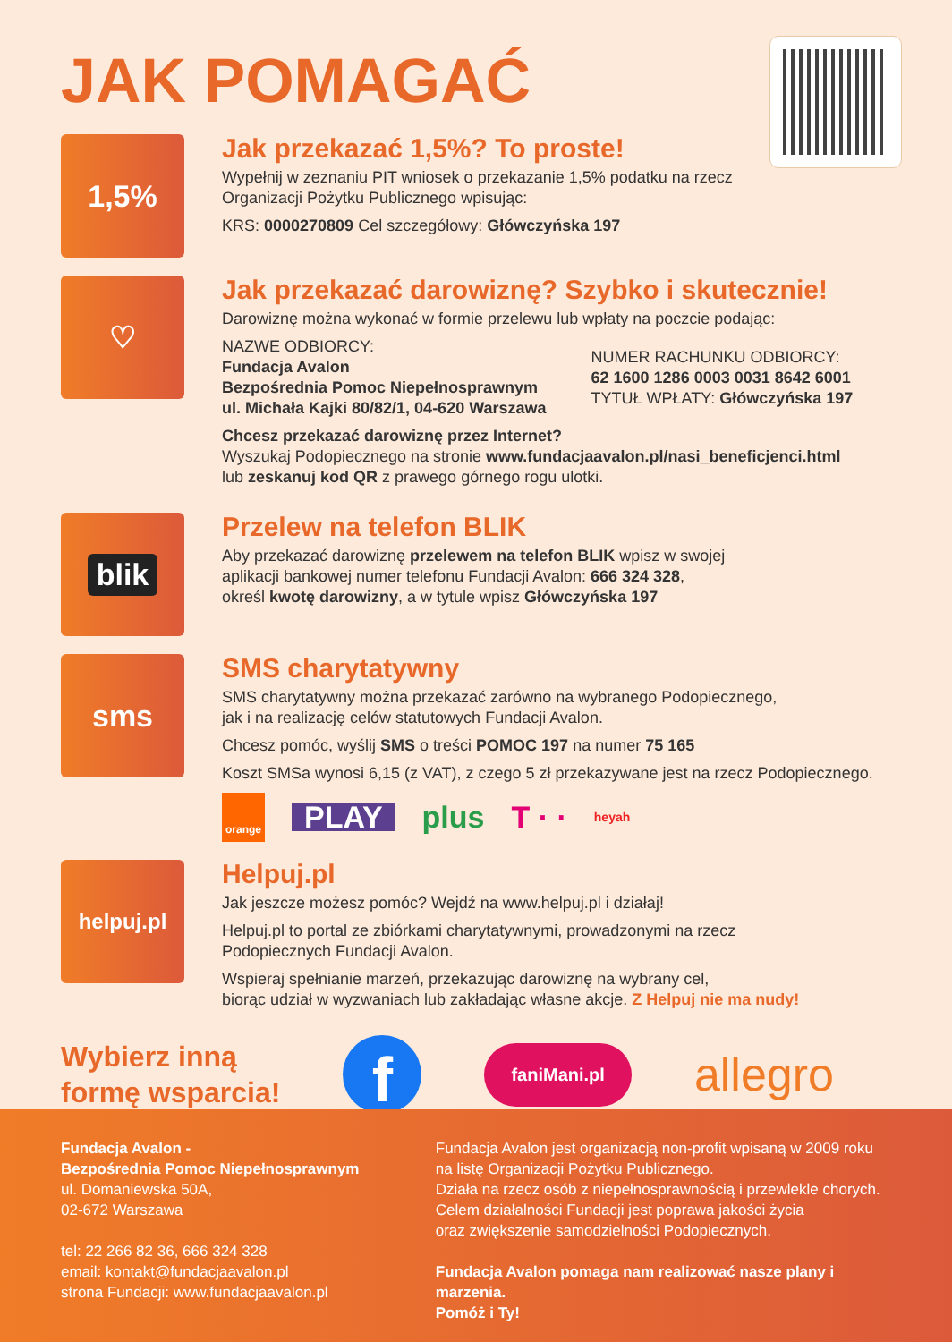JAK POMAGAĆ
1,5%
Jak przekazać 1,5%? To proste!
Wypełnij w zeznaniu PIT wniosek o przekazanie 1,5% podatku na rzecz
Organizacji Pożytku Publicznego wpisując:
KRS: 0000270809 Cel szczegółowy: Główczyńska 197
♡
Jak przekazać darowiznę? Szybko i skutecznie!
Darowiznę można wykonać w formie przelewu lub wpłaty na poczcie podając:
NAZWE ODBIORCY:
Fundacja Avalon
Bezpośrednia Pomoc Niepełnosprawnym
ul. Michała Kajki 80/82/1, 04-620 Warszawa
NUMER RACHUNKU ODBIORCY:
62 1600 1286 0003 0031 8642 6001
TYTUŁ WPŁATY: Główczyńska 197
Chcesz przekazać darowiznę przez Internet?
Wyszukaj Podopiecznego na stronie www.fundacjaavalon.pl/nasi_beneficjenci.html
lub zeskanuj kod QR z prawego górnego rogu ulotki.
blik
Przelew na telefon BLIK
Aby przekazać darowiznę przelewem na telefon BLIK wpisz w swojej
aplikacji bankowej numer telefonu Fundacji Avalon: 666 324 328,
określ kwotę darowizny, a w tytule wpisz Główczyńska 197
sms
SMS charytatywny
SMS charytatywny można przekazać zarówno na wybranego Podopiecznego,
jak i na realizację celów statutowych Fundacji Avalon.
Chcesz pomóc, wyślij SMS o treści POMOC 197 na numer 75 165
Koszt SMSa wynosi 6,15 (z VAT), z czego 5 zł przekazywane jest na rzecz Podopiecznego.
orange PLAY plus T · · heyah
helpuj.pl
Helpuj.pl
Jak jeszcze możesz pomóc? Wejdź na www.helpuj.pl i działaj!
Helpuj.pl to portal ze zbiórkami charytatywnymi, prowadzonymi na rzecz
Podopiecznych Fundacji Avalon.
Wspieraj spełnianie marzeń, przekazując darowiznę na wybrany cel,
biorąc udział w wyzwaniach lub zakładając własne akcje. Z Helpuj nie ma nudy!
Wybierz inną
formę wsparcia!
ffaniMani.pl allegro
Fundacja Avalon -
Bezpośrednia Pomoc Niepełnosprawnym
ul. Domaniewska 50A,
02-672 Warszawa
tel: 22 266 82 36, 666 324 328
email: kontakt@fundacjaavalon.pl
strona Fundacji: www.fundacjaavalon.pl
Fundacja Avalon jest organizacją non-profit wpisaną w 2009 roku
na listę Organizacji Pożytku Publicznego.
Działa na rzecz osób z niepełnosprawnością i przewlekle chorych.
Celem działalności Fundacji jest poprawa jakości życia
oraz zwiększenie samodzielności Podopiecznych.
Fundacja Avalon pomaga nam realizować nasze plany i marzenia.
Pomóż i Ty!